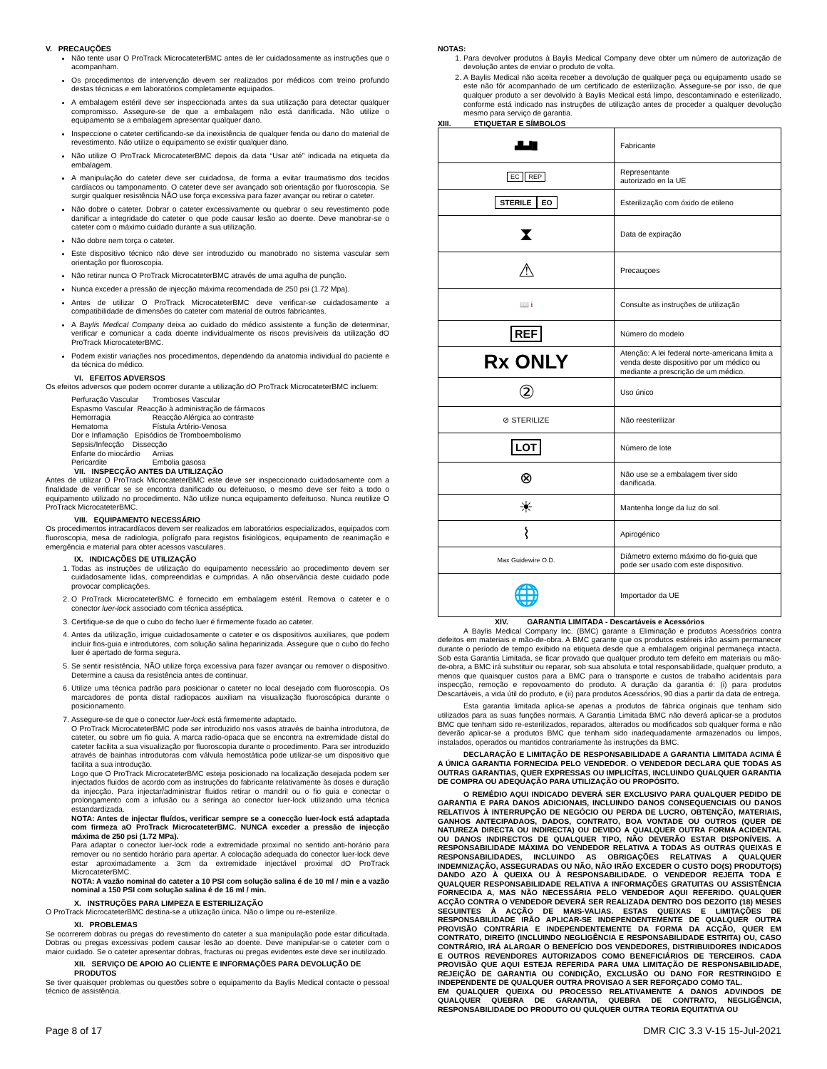V. PRECAUÇÕES
Não tente usar O ProTrack MicrocateterBMC antes de ler cuidadosamente as instruções que o acompanham.
Os procedimentos de intervenção devem ser realizados por médicos com treino profundo destas técnicas e em laboratórios completamente equipados.
A embalagem estéril deve ser inspeccionada antes da sua utilização para detectar qualquer compromisso. Assegure-se de que a embalagem não está danificada. Não utilize o equipamento se a embalagem apresentar qualquer dano.
Inspeccione o cateter certificando-se da inexistência de qualquer fenda ou dano do material de revestimento. Não utilize o equipamento se existir qualquer dano.
Não utilize O ProTrack MicrocateterBMC depois da data “Usar até” indicada na etiqueta da embalagem.
A manipulação do cateter deve ser cuidadosa, de forma a evitar traumatismo dos tecidos cardíacos ou tamponamento. O cateter deve ser avançado sob orientação por fluoroscopia. Se surgir qualquer resistência NÃO use força excessiva para fazer avançar ou retirar o cateter.
Não dobre o cateter. Dobrar o cateter excessivamente ou quebrar o seu revestimento pode danificar a integridade do cateter o que pode causar lesão ao doente. Deve manobrar-se o cateter com o máximo cuidado durante a sua utilização.
Não dobre nem torça o cateter.
Este dispositivo técnico não deve ser introduzido ou manobrado no sistema vascular sem orientação por fluoroscopia.
Não retirar nunca O ProTrack MicrocateterBMC através de uma agulha de punção.
Nunca exceder a pressão de injecção máxima recomendada de 250 psi (1.72 Mpa).
Antes de utilizar O ProTrack MicrocateterBMC deve verificar-se cuidadosamente a compatibilidade de dimensões do cateter com material de outros fabricantes.
A Baylis Medical Company deixa ao cuidado do médico assistente a função de determinar, verificar e comunicar a cada doente individualmente os riscos previsíveis da utilização dO ProTrack MicrocateterBMC.
Podem existir variações nos procedimentos, dependendo da anatomia individual do paciente e da técnica do médico.
VI. EFEITOS ADVERSOS
Os efeitos adversos que podem ocorrer durante a utilização dO ProTrack MicrocateterBMC incluem:
| Perfuração Vascular | Tromboses Vascular |
| Espasmo Vascular Reacção à administração de fármacos | |
| Hemorragia | Reacção Alérgica ao contraste |
| Hematoma | Fístula Ártério-Venosa |
| Dor e Inflamação Episódios de Tromboembolismo | |
| Sepsis/Infecção Dissecção | |
| Enfarte do miocárdio | Arriias |
| Pericardite | Embolia gasosa |
VII. INSPECÇÃO ANTES DA UTILIZAÇÃO
Antes de utilizar O ProTrack MicrocateterBMC este deve ser inspeccionado cuidadosamente com a finalidade de verificar se se encontra danificado ou defeituoso, o mesmo deve ser feito a todo o equipamento utilizado no procedimento. Não utilize nunca equipamento defeituoso. Nunca reutilize O ProTrack MicrocateterBMC.
VIII. EQUIPAMENTO NECESSÁRIO
Os procedimentos intracardíacos devem ser realizados em laboratórios especializados, equipados com fluoroscopia, mesa de radiologia, polígrafo para registos fisiológicos, equipamento de reanimação e emergência e material para obter acessos vasculares.
IX. INDICAÇÕES DE UTILIZAÇÃO
1. Todas as instruções de utilização do equipamento necessário ao procedimento devem ser cuidadosamente lidas, compreendidas e cumpridas. A não observância deste cuidado pode provocar complicações.
2. O ProTrack MicrocateterBMC é fornecido em embalagem estéril. Remova o cateter e o conector luer-lock associado com técnica asséptica.
3. Certifique-se de que o cubo do fecho luer é firmemente fixado ao cateter.
4. Antes da utilização, irrigue cuidadosamente o cateter e os dispositivos auxiliares, que podem incluir fios-guia e introdutores, com solução salina heparinizada. Assegure que o cubo do fecho luer é apertado de forma segura.
5. Se sentir resistência, NÃO utilize força excessiva para fazer avançar ou remover o dispositivo. Determine a causa da resistência antes de continuar.
6. Utilize uma técnica padrão para posicionar o cateter no local desejado com fluoroscopia. Os marcadores de ponta distal radiopacos auxiliam na visualização fluoroscópica durante o posicionamento.
7. Assegure-se de que o conector luer-lock está firmemente adaptado.
O ProTrack MicrocateterBMC pode ser introduzido nos vasos através de bainha introdutora, de cateter, ou sobre um fio guia. A marca radio-opaca que se encontra na extremidade distal do cateter facilita a sua visualização por fluoroscopia durante o procedimento. Para ser introduzido através de bainhas introdutoras com válvula hemostática pode utilizar-se um dispositivo que facilita a sua introdução.
Logo que O ProTrack MicrocateterBMC esteja posicionado na localização desejada podem ser injectados fluidos de acordo com as instruções do fabricante relativamente às doses e duração da injecção. Para injectar/administrar fluidos retirar o mandril ou o fio guia e conectar o prolongamento com a infusão ou a seringa ao conector luer-lock utilizando uma técnica estandardizada.
NOTA: Antes de injectar fluídos, verificar sempre se a conecção luer-lock está adaptada com firmeza aO ProTrack MicrocateterBMC. NUNCA exceder a pressão de injecção máxima de 250 psi (1.72 MPa).
Para adaptar o conector luer-lock rode a extremidade proximal no sentido anti-horário para remover ou no sentido horário para apertar. A colocação adequada do conector luer-lock deve estar aproximadamente a 3cm da extremidade injectável proximal dO ProTrack MicrocateterBMC.
NOTA: A vazão nominal do cateter a 10 PSI com solução salina é de 10 ml / min e a vazão nominal a 150 PSI com solução salina é de 16 ml / min.
X. INSTRUÇÕES PARA LIMPEZA E ESTERILIZAÇÃO
O ProTrack MicrocateterBMC destina-se a utilização única. Não o limpe ou re-esterilize.
XI. PROBLEMAS
Se ocorrerem dobras ou pregas do revestimento do cateter a sua manipulação pode estar dificultada. Dobras ou pregas excessivas podem causar lesão ao doente. Deve manipular-se o cateter com o maior cuidado. Se o cateter apresentar dobras, fracturas ou pregas evidentes este deve ser inutilizado.
XII. SERVIÇO DE APOIO AO CLIENTE E INFORMAÇÕES PARA DEVOLUÇÃO DE PRODUTOS
Se tiver quaisquer problemas ou questões sobre o equipamento da Baylis Medical contacte o pessoal técnico de assistência.
NOTAS:
1. Para devolver produtos à Baylis Medical Company deve obter um número de autorização de devolução antes de enviar o produto de volta.
2. A Baylis Medical não aceita receber a devolução de qualquer peça ou equipamento usado se este não fôr acompanhado de um certificado de esterilização. Assegure-se por isso, de que qualquer produto a ser devolvido à Baylis Medical está limpo, descontaminado e esterilizado, conforme está indicado nas instruções de utilização antes de proceder a qualquer devolução mesmo para serviço de garantia.
XIII. ETIQUETAR E SÍMBOLOS
| ▟▙▟█ | Fabricante |
| EC REP | Representante autorizado en la UE |
| STERILE EO | Esterilização com óxido de etileno |
| ⧗ | Data de expiração |
| ⚠ | Precauçoes |
| 📖 i | Consulte as instruções de utilização |
| REF | Número do modelo |
| Rx ONLY | Atenção: A lei federal norte-americana limita a venda deste dispositivo por um médico ou mediante a prescrição de um médico. |
| ② | Uso único |
| ⊘ STERILIZE | Não reesterilizar |
| LOT | Número de lote |
| ⊗ | Não use se a embalagem tiver sido danificada. |
| ☀ | Mantenha longe da luz do sol. |
| ⌇ | Apirogénico |
| Max Guidewire O.D. | Diâmetro externo máximo do fio-guia que pode ser usado com este dispositivo. |
| 🌐 | Importador da UE |
XIV. GARANTIA LIMITADA - Descartáveis e Acessórios
A Baylis Medical Company Inc. (BMC) garante a Eliminação e produtos Acessórios contra defeitos em materiais e mão-de-obra. A BMC garante que os produtos estéreis irão assim permanecer durante o período de tempo exibido na etiqueta desde que a embalagem original permaneça intacta. Sob esta Garantia Limitada, se ficar provado que qualquer produto tem defeito em materiais ou mão-de-obra, a BMC irá substituir ou reparar, sob sua absoluta e total responsabilidade, qualquer produto, a menos que quaisquer custos para a BMC para o transporte e custos de trabalho acidentais para inspecção, remoção e repovoamento do produto. A duração da garantia é: (i) para produtos Descartáveis, a vida útil do produto, e (ii) para produtos Acessórios, 90 dias a partir da data de entrega.
Esta garantia limitada aplica-se apenas a produtos de fábrica originais que tenham sido utilizados para as suas funções normais. A Garantia Limitada BMC não deverá aplicar-se a produtos BMC que tenham sido re-esterilizados, reparados, alterados ou modificados sob qualquer forma e não deverão aplicar-se a produtos BMC que tenham sido inadequadamente armazenados ou limpos, instalados, operados ou mantidos contrariamente às instruções da BMC.
DECLARAÇÃO E LIMITAÇÃO DE RESPONSABILIDADE A GARANTIA LIMITADA ACIMA É A ÚNICA GARANTIA FORNECIDA PELO VENDEDOR. O VENDEDOR DECLARA QUE TODAS AS OUTRAS GARANTIAS, QUER EXPRESSAS OU IMPLICÍTAS, INCLUINDO QUALQUER GARANTIA DE COMPRA OU ADEQUAÇÃO PARA UTILIZAÇÃO OU PROPÓSITO.
O REMÉDIO AQUI INDICADO DEVERÁ SER EXCLUSIVO PARA QUALQUER PEDIDO DE GARANTIA E PARA DANOS ADICIONAIS, INCLUINDO DANOS CONSEQUENCIAIS OU DANOS RELATIVOS À INTERRUPÇÃO DE NEGÓCIO OU PERDA DE LUCRO, OBTENÇÃO, MATERIAIS, GANHOS ANTECIPADAOS, DADOS, CONTRATO, BOA VONTADE OU OUTROS (QUER DE NATUREZA DIRECTA OU INDIRECTA) OU DEVIDO A QUALQUER OUTRA FORMA ACIDENTAL OU DANOS INDIRECTOS DE QUALQUER TIPO, NÃO DEVERÃO ESTAR DISPONÍVEIS. A RESPONSABILIDADE MÁXIMA DO VENDEDOR RELATIVA A TODAS AS OUTRAS QUEIXAS E RESPONSABILIDADES, INCLUINDO AS OBRIGAÇÕES RELATIVAS A QUALQUER INDEMNIZAÇÃO, ASSEGURADAS OU NÃO, NÃO IRÃO EXCEDER O CUSTO DO(S) PRODUTO(S) DANDO AZO À QUEIXA OU À RESPONSABILIDADE. O VENDEDOR REJEITA TODA E QUALQUER RESPONSABILIDADE RELATIVA A INFORMAÇÕES GRATUITAS OU ASSISTÊNCIA FORNECIDA A, MAS NÃO NECESSÁRIA PELO VENDEDOR AQUI REFERIDO. QUALQUER ACÇÃO CONTRA O VENDEDOR DEVERÁ SER REALIZADA DENTRO DOS DEZOITO (18) MESES SEGUINTES À ACÇÃO DE MAIS-VALIAS. ESTAS QUEIXAS E LIMITAÇÕES DE RESPONSABILIDADE IRÃO APLICAR-SE INDEPENDENTEMENTE DE QUALQUER OUTRA PROVISÃO CONTRÁRIA E INDEPENDENTEMENTE DA FORMA DA ACÇÃO, QUER EM CONTRATO, DIREITO (INCLUINDO NEGLIGÊNCIA E RESPONSABILIDADE ESTRITA) OU, CASO CONTRÁRIO, IRÁ ALARGAR O BENEFÍCIO DOS VENDEDORES, DISTRIBUIDORES INDICADOS E OUTROS REVENDORES AUTORIZADOS COMO BENEFICIÁRIOS DE TERCEIROS. CADA PROVISÃO QUE AQUI ESTEJA REFERIDA PARA UMA LIMITAÇÃO DE RESPONSABILIDADE, REJEIÇÃO DE GARANTIA OU CONDIÇÃO, EXCLUSÃO OU DANO FOR RESTRINGIDO E INDEPENDENTE DE QUALQUER OUTRA PROVISAO A SER REFORÇADO COMO TAL.
EM QUALQUER QUEIXA OU PROCESSO RELATIVAMENTE A DANOS ADVINDOS DE QUALQUER QUEBRA DE GARANTIA, QUEBRA DE CONTRATO, NEGLIGÊNCIA, RESPONSABILIDADE DO PRODUTO OU QULQUER OUTRA TEORIA EQUITATIVA OU
Page 8 of 17 DMR CIC 3.3 V-15 15-Jul-2021